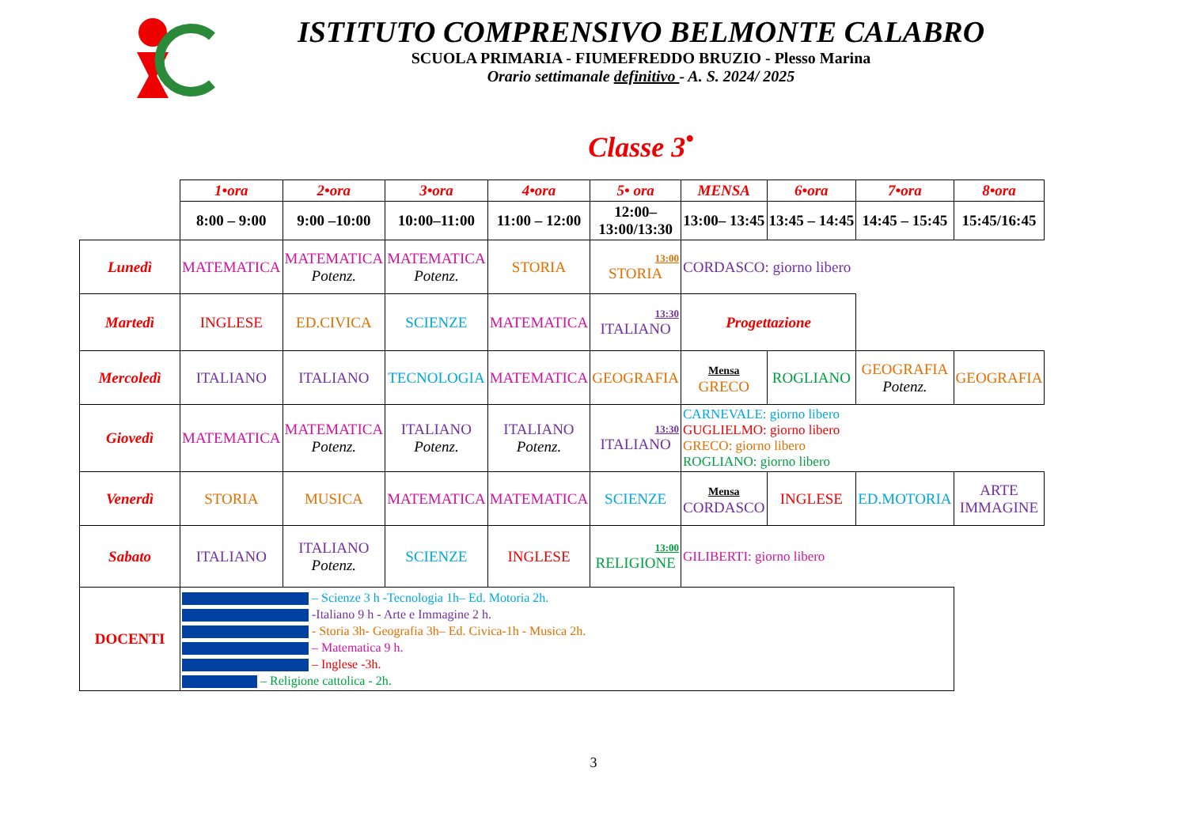ISTITUTO COMPRENSIVO BELMONTE CALABRO
SCUOLA PRIMARIA - FIUMEFREDDO BRUZIO - Plesso Marina
Orario settimanale definitivo - A. S. 2024/ 2025
Classe 3<sup>•</sup>
| | 1•ora | 2•ora | 3•ora | 4•ora | 5• ora | MENSA | 6•ora | 7•ora | 8•ora |
| | 8:00 – 9:00 | 9:00 –10:00 | 10:00–11:00 | 11:00 – 12:00 | 12:00– 13:00/13:30 | 13:00– 13:45 | 13:45 – 14:45 | 14:45 – 15:45 | 15:45/16:45 |
| Lunedì | MATEMATICA | MATEMATICA Potenz. | MATEMATICA Potenz. | STORIA | 13:00 STORIA | CORDASCO: giorno libero | | | |
| Martedì | INGLESE | ED.CIVICA | SCIENZE | MATEMATICA | 13:30 ITALIANO | Progettazione | | | |
| Mercoledì | ITALIANO | ITALIANO | TECNOLOGIA | MATEMATICA | GEOGRAFIA | Mensa GRECO | ROGLIANO | GEOGRAFIA Potenz. | GEOGRAFIA |
| Giovedì | MATEMATICA | MATEMATICA Potenz. | ITALIANO Potenz. | ITALIANO Potenz. | 13:30 ITALIANO | CARNEVALE: giorno libero GUGLIELMO: giorno libero GRECO: giorno libero ROGLIANO: giorno libero | | | |
| Venerdì | STORIA | MUSICA | MATEMATICA | MATEMATICA | SCIENZE | Mensa CORDASCO | INGLESE | ED.MOTORIA | ARTE IMMAGINE |
| Sabato | ITALIANO | ITALIANO Potenz. | SCIENZE | INGLESE | 13:00 RELIGIONE | GILIBERTI: giorno libero | | | |
| DOCENTI | – Scienze 3 h -Tecnologia 1h– Ed. Motoria 2h. -Italiano 9 h - Arte e Immagine 2 h. - Storia 3h- Geografia 3h– Ed. Civica-1h - Musica 2h. – Matematica 9 h. – Inglese -3h. – Religione cattolica - 2h. | | | | | | | | |
3